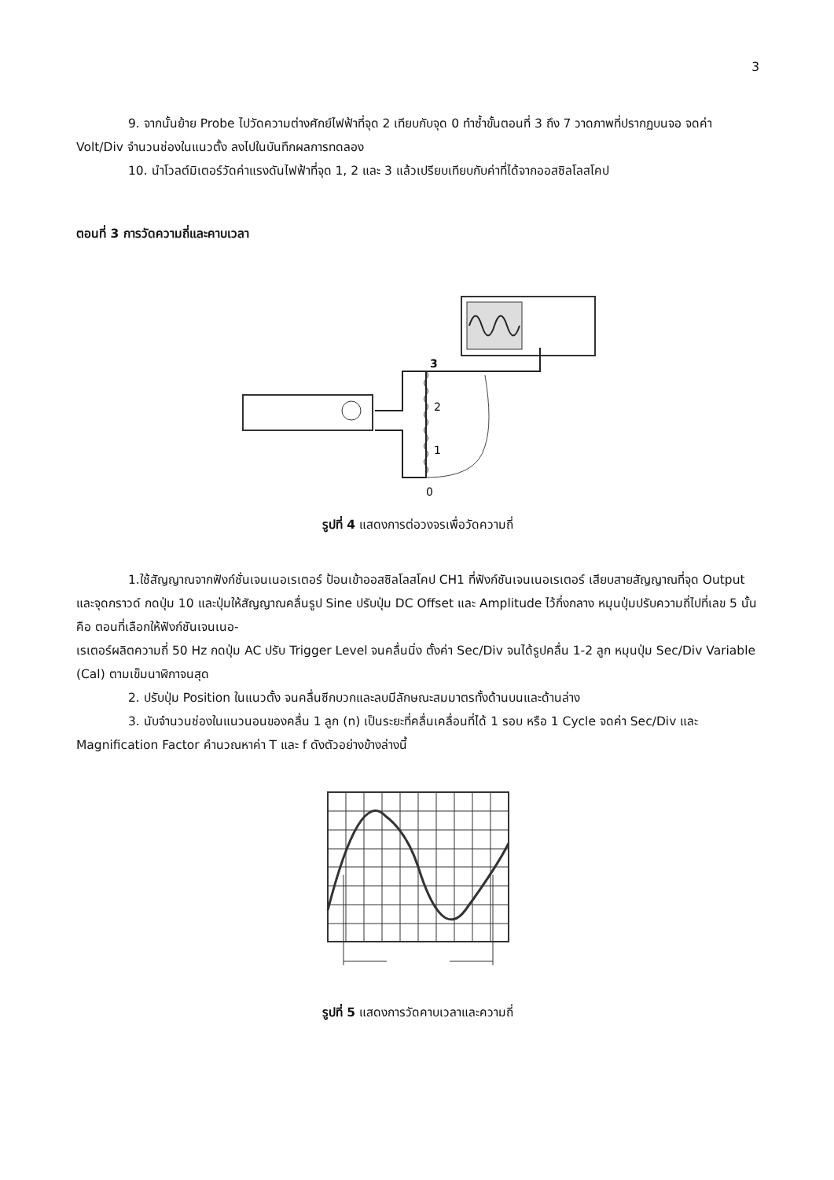3
9. จากนั้นย้าย Probe ไปวัดความต่างศักย์ไฟฟ้าที่จุด 2 เทียบกับจุด 0 ทำซ้ำขั้นตอนที่ 3 ถึง 7 วาดภาพที่ปรากฏบนจอ จดค่า Volt/Div จำนวนช่องในแนวตั้ง ลงไปในบันทึกผลการทดลอง
10. นำโวลต์มิเตอร์วัดค่าแรงดันไฟฟ้าที่จุด 1, 2 และ 3 แล้วเปรียบเทียบกับค่าที่ได้จากออสซิลโลสโคป
ตอนที่ 3 การวัดความถี่และคาบเวลา
3
2
1
0
รูปที่ 4 แสดงการต่อวงจรเพื่อวัดความถี่
1.ใช้สัญญาณจากฟังก์ชั่นเจนเนอเรเตอร์ ป้อนเข้าออสซิลโลสโคป CH1 ที่ฟังก์ชันเจนเนอเรเตอร์ เสียบสายสัญญาณที่จุด Output และจุดกราวด์ กดปุ่ม 10 และปุ่มให้สัญญาณคลื่นรูป Sine ปรับปุ่ม DC Offset และ Amplitude ไว้กึ่งกลาง หมุนปุ่มปรับความถี่ไปที่เลข 5 นั้นคือ ตอนที่เลือกให้ฟังก์ชันเจนเนอ-
เรเตอร์ผลิตความถี่ 50 Hz กดปุ่ม AC ปรับ Trigger Level จนคลื่นนิ่ง ตั้งค่า Sec/Div จนได้รูปคลื่น 1-2 ลูก หมุนปุ่ม Sec/Div Variable (Cal) ตามเข็มนาฬิกาจนสุด
2. ปรับปุ่ม Position ในแนวตั้ง จนคลื่นซีกบวกและลบมีลักษณะสมมาตรทั้งด้านบนและด้านล่าง
3. นับจำนวนช่องในแนวนอนของคลื่น 1 ลูก (n) เป็นระยะที่คลื่นเคลื่อนที่ได้ 1 รอบ หรือ 1 Cycle จดค่า Sec/Div และ Magnification Factor คำนวณหาค่า T และ f ดังตัวอย่างข้างล่างนี้
รูปที่ 5 แสดงการวัดคาบเวลาและความถี่